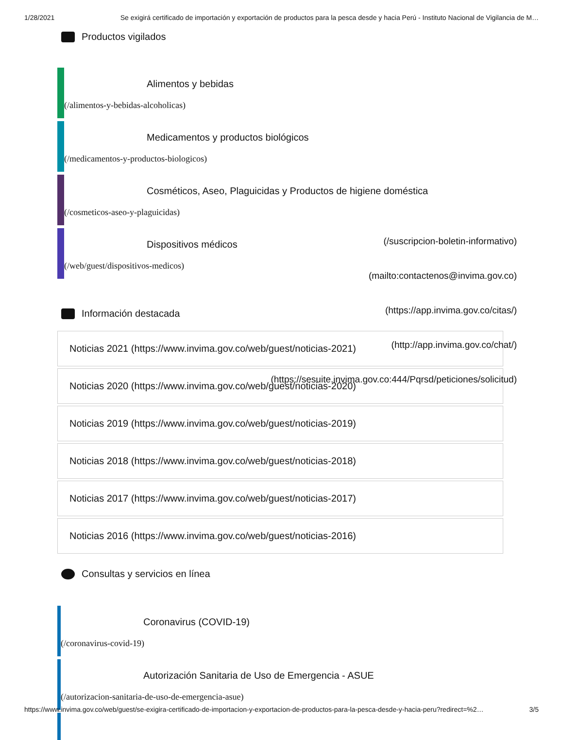1/28/2021 Se exigirá certificado de importación y exportación de productos para la pesca desde y hacia Perú - Instituto Nacional de Vigilancia de M…
Productos vigilados
Alimentos y bebidas
(/alimentos-y-bebidas-alcoholicas)
Medicamentos y productos biológicos
(/medicamentos-y-productos-biologicos)
Cosméticos, Aseo, Plaguicidas y Productos de higiene doméstica
(/cosmeticos-aseo-y-plaguicidas)
Dispositivos médicos
(/web/guest/dispositivos-medicos)
(/suscripcion-boletin-informativo)
(mailto:contactenos@invima.gov.co)
(https://app.invima.gov.co/citas/)
(http://app.invima.gov.co/chat/)
(https://sesuite.invima.gov.co:444/Pqrsd/peticiones/solicitud)
Información destacada
Noticias 2021 (https://www.invima.gov.co/web/guest/noticias-2021)
Noticias 2020 (https://www.invima.gov.co/web/guest/noticias-2020)
Noticias 2019 (https://www.invima.gov.co/web/guest/noticias-2019)
Noticias 2018 (https://www.invima.gov.co/web/guest/noticias-2018)
Noticias 2017 (https://www.invima.gov.co/web/guest/noticias-2017)
Noticias 2016 (https://www.invima.gov.co/web/guest/noticias-2016)
Consultas y servicios en línea
Coronavirus (COVID-19)
(/coronavirus-covid-19)
Autorización Sanitaria de Uso de Emergencia - ASUE
(/autorizacion-sanitaria-de-uso-de-emergencia-asue)
https://www.invima.gov.co/web/guest/se-exigira-certificado-de-importacion-y-exportacion-de-productos-para-la-pesca-desde-y-hacia-peru?redirect=%2… 3/5